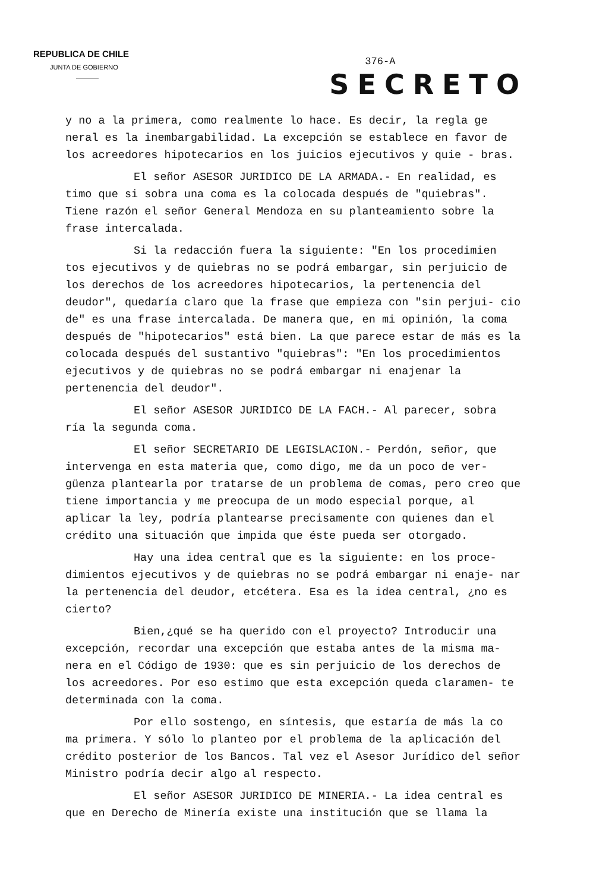REPUBLICA DE CHILE
JUNTA DE GOBIERNO
376-A
SECRETO
y no a la primera, como realmente lo hace. Es decir, la regla ge neral es la inembargabilidad. La excepción se establece en favor de los acreedores hipotecarios en los juicios ejecutivos y quie - bras.
El señor ASESOR JURIDICO DE LA ARMADA.- En realidad, es timo que si sobra una coma es la colocada después de "quiebras". Tiene razón el señor General Mendoza en su planteamiento sobre la frase intercalada.
Si la redacción fuera la siguiente: "En los procedimien tos ejecutivos y de quiebras no se podrá embargar, sin perjuicio de los derechos de los acreedores hipotecarios, la pertenencia del deudor", quedaría claro que la frase que empieza con "sin perjui- cio de" es una frase intercalada. De manera que, en mi opinión, la coma después de "hipotecarios" está bien. La que parece estar de más es la colocada después del sustantivo "quiebras": "En los procedimientos ejecutivos y de quiebras no se podrá embargar ni enajenar la pertenencia del deudor".
El señor ASESOR JURIDICO DE LA FACH.- Al parecer, sobra ría la segunda coma.
El señor SECRETARIO DE LEGISLACION.- Perdón, señor, que intervenga en esta materia que, como digo, me da un poco de ver- güenza plantearla por tratarse de un problema de comas, pero creo que tiene importancia y me preocupa de un modo especial porque, al aplicar la ley, podría plantearse precisamente con quienes dan el crédito una situación que impida que éste pueda ser otorgado.
Hay una idea central que es la siguiente: en los proce- dimientos ejecutivos y de quiebras no se podrá embargar ni enaje- nar la pertenencia del deudor, etcétera. Esa es la idea central, ¿no es cierto?
Bien,¿qué se ha querido con el proyecto? Introducir una excepción, recordar una excepción que estaba antes de la misma ma- nera en el Código de 1930: que es sin perjuicio de los derechos de los acreedores. Por eso estimo que esta excepción queda claramen- te determinada con la coma.
Por ello sostengo, en síntesis, que estaría de más la co ma primera. Y sólo lo planteo por el problema de la aplicación del crédito posterior de los Bancos. Tal vez el Asesor Jurídico del señor Ministro podría decir algo al respecto.
El señor ASESOR JURIDICO DE MINERIA.- La idea central es que en Derecho de Minería existe una institución que se llama la